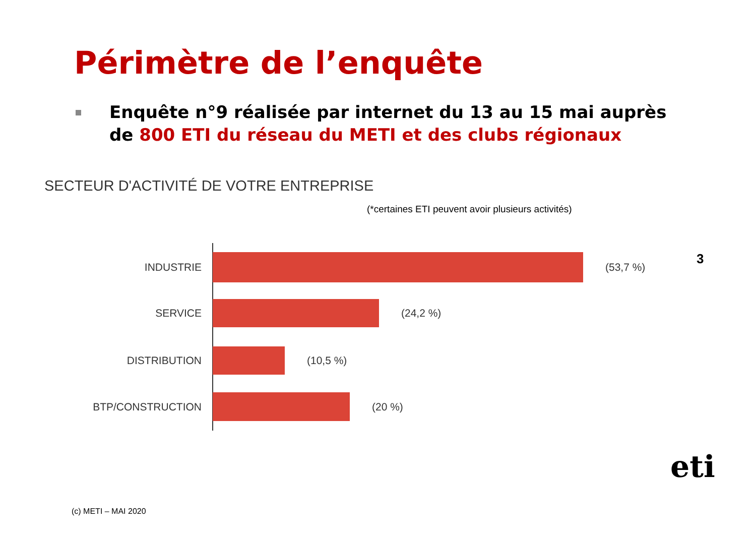Périmètre de l’enquête
Enquête n°9 réalisée par internet du 13 au 15 mai auprès de 800 ETI du réseau du METI et des clubs régionaux
SECTEUR D'ACTIVITÉ DE VOTRE ENTREPRISE
(*certaines ETI peuvent avoir plusieurs activités)
3
INDUSTRIE (53,7 %)
SERVICE (24,2 %)
DISTRIBUTION (10,5 %)
BTP/CONSTRUCTION (20 %)
eti
(c) METI – MAI 2020